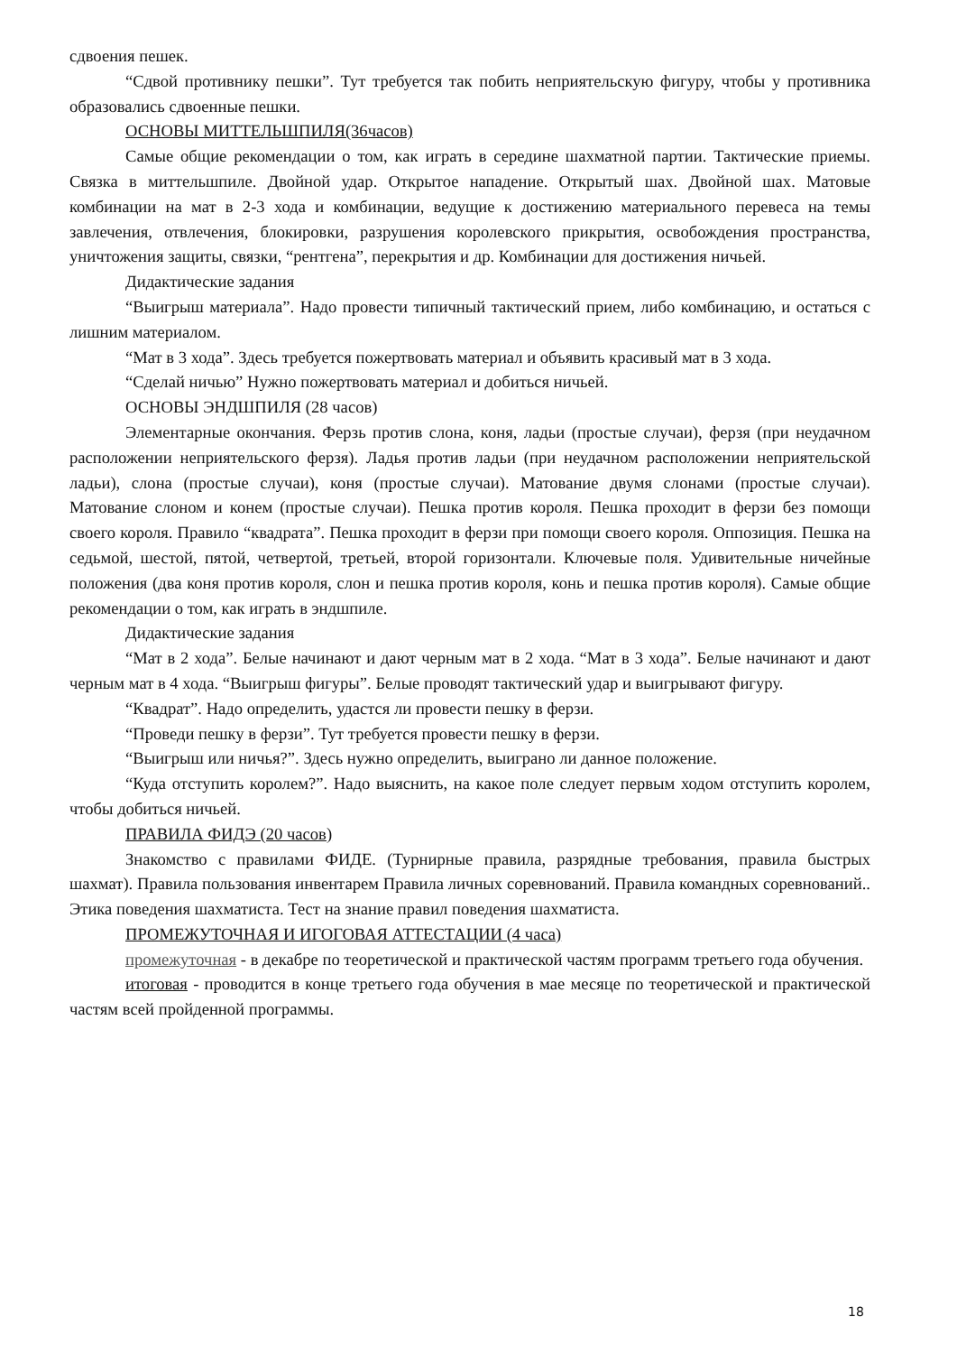сдвоения пешек.
“Сдвой противнику пешки”. Тут требуется так побить неприятельскую фигуру, чтобы у противника образовались сдвоенные пешки.
ОСНОВЫ МИТТЕЛЬШПИЛЯ(36часов)
Самые общие рекомендации о том, как играть в середине шахматной партии. Тактические приемы. Связка в миттельшпиле. Двойной удар. Открытое нападение. Открытый шах. Двойной шах. Матовые комбинации на мат в 2-3 хода и комбинации, ведущие к достижению материального перевеса на темы завлечения, отвлечения, блокировки, разрушения королевского прикрытия, освобождения пространства, уничтожения защиты, связки, “рентгена”, перекрытия и др. Комбинации для достижения ничьей.
Дидактические задания
“Выигрыш материала”. Надо провести типичный тактический прием, либо комбинацию, и остаться с лишним материалом.
“Мат в 3 хода”. Здесь требуется пожертвовать материал и объявить красивый мат в 3 хода.
“Сделай ничью” Нужно пожертвовать материал и добиться ничьей.
ОСНОВЫ ЭНДШПИЛЯ (28 часов)
Элементарные окончания. Ферзь против слона, коня, ладьи (простые случаи), ферзя (при неудачном расположении неприятельского ферзя). Ладья против ладьи (при неудачном расположении неприятельской ладьи), слона (простые случаи), коня (простые случаи). Матование двумя слонами (простые случаи). Матование слоном и конем (простые случаи). Пешка против короля. Пешка проходит в ферзи без помощи своего короля. Правило “квадрата”. Пешка проходит в ферзи при помощи своего короля. Оппозиция. Пешка на седьмой, шестой, пятой, четвертой, третьей, второй горизонтали. Ключевые поля. Удивительные ничейные положения (два коня против короля, слон и пешка против короля, конь и пешка против короля). Самые общие рекомендации о том, как играть в эндшпиле.
Дидактические задания
“Мат в 2 хода”. Белые начинают и дают черным мат в 2 хода. “Мат в 3 хода”. Белые начинают и дают черным мат в 4 хода. “Выигрыш фигуры”. Белые проводят тактический удар и выигрывают фигуру.
“Квадрат”. Надо определить, удастся ли провести пешку в ферзи.
“Проведи пешку в ферзи”. Тут требуется провести пешку в ферзи.
“Выигрыш или ничья?”. Здесь нужно определить, выиграно ли данное положение.
“Куда отступить королем?”. Надо выяснить, на какое поле следует первым ходом отступить королем, чтобы добиться ничьей.
ПРАВИЛА ФИДЭ (20 часов)
Знакомство с правилами ФИДЕ. (Турнирные правила, разрядные требования, правила быстрых шахмат). Правила пользования инвентарем Правила личных соревнований. Правила командных соревнований.. Этика поведения шахматиста. Тест на знание правил поведения шахматиста.
ПРОМЕЖУТОЧНАЯ И ИГОГОВАЯ АТТЕСТАЦИИ (4 часа)
промежуточная - в декабре по теоретической и практической частям программ третьего года обучения.
итоговая - проводится в конце третьего года обучения в мае месяце по теоретической и практической частям всей пройденной программы.
18